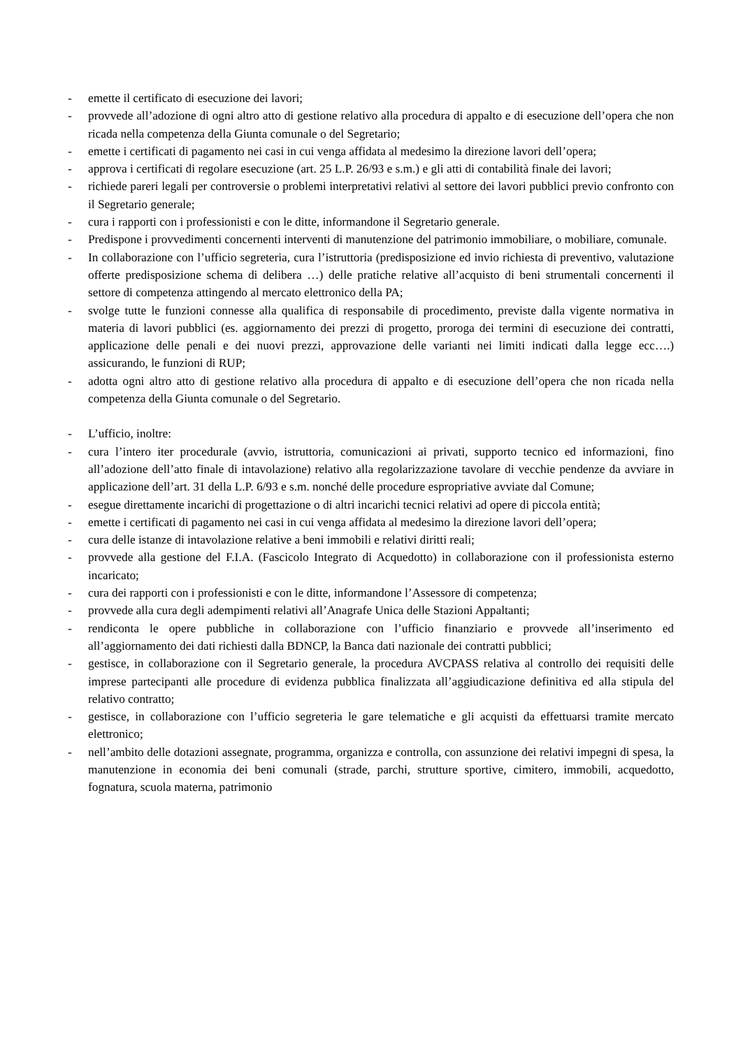- emette il certificato di esecuzione dei lavori;
- provvede all’adozione di ogni altro atto di gestione relativo alla procedura di appalto e di esecuzione dell’opera che non ricada nella competenza della Giunta comunale o del Segretario;
- emette i certificati di pagamento nei casi in cui venga affidata al medesimo la direzione lavori dell’opera;
- approva i certificati di regolare esecuzione (art. 25 L.P. 26/93 e s.m.) e gli atti di contabilità finale dei lavori;
- richiede pareri legali per controversie o problemi interpretativi relativi al settore dei lavori pubblici previo confronto con il Segretario generale;
- cura i rapporti con i professionisti e con le ditte, informandone il Segretario generale.
- Predispone i provvedimenti concernenti interventi di manutenzione del patrimonio immobiliare, o mobiliare, comunale.
- In collaborazione con l’ufficio segreteria, cura l’istruttoria (predisposizione ed invio richiesta di preventivo, valutazione offerte predisposizione schema di delibera …) delle pratiche relative all’acquisto di beni strumentali concernenti il settore di competenza attingendo al mercato elettronico della PA;
- svolge tutte le funzioni connesse alla qualifica di responsabile di procedimento, previste dalla vigente normativa in materia di lavori pubblici (es. aggiornamento dei prezzi di progetto, proroga dei termini di esecuzione dei contratti, applicazione delle penali e dei nuovi prezzi, approvazione delle varianti nei limiti indicati dalla legge ecc….) assicurando, le funzioni di RUP;
- adotta ogni altro atto di gestione relativo alla procedura di appalto e di esecuzione dell’opera che non ricada nella competenza della Giunta comunale o del Segretario.
- L’ufficio, inoltre:
- cura l’intero iter procedurale (avvio, istruttoria, comunicazioni ai privati, supporto tecnico ed informazioni, fino all’adozione dell’atto finale di intavolazione) relativo alla regolarizzazione tavolare di vecchie pendenze da avviare in applicazione dell’art. 31 della L.P. 6/93 e s.m. nonché delle procedure espropriative avviate dal Comune;
- esegue direttamente incarichi di progettazione o di altri incarichi tecnici relativi ad opere di piccola entità;
- emette i certificati di pagamento nei casi in cui venga affidata al medesimo la direzione lavori dell’opera;
- cura delle istanze di intavolazione relative a beni immobili e relativi diritti reali;
- provvede alla gestione del F.I.A. (Fascicolo Integrato di Acquedotto) in collaborazione con il professionista esterno incaricato;
- cura dei rapporti con i professionisti e con le ditte, informandone l’Assessore di competenza;
- provvede alla cura degli adempimenti relativi all’Anagrafe Unica delle Stazioni Appaltanti;
- rendiconta le opere pubbliche in collaborazione con l’ufficio finanziario e provvede all’inserimento ed all’aggiornamento dei dati richiesti dalla BDNCP, la Banca dati nazionale dei contratti pubblici;
- gestisce, in collaborazione con il Segretario generale, la procedura AVCPASS relativa al controllo dei requisiti delle imprese partecipanti alle procedure di evidenza pubblica finalizzata all’aggiudicazione definitiva ed alla stipula del relativo contratto;
- gestisce, in collaborazione con l’ufficio segreteria le gare telematiche e gli acquisti da effettuarsi tramite mercato elettronico;
- nell’ambito delle dotazioni assegnate, programma, organizza e controlla, con assunzione dei relativi impegni di spesa, la manutenzione in economia dei beni comunali (strade, parchi, strutture sportive, cimitero, immobili, acquedotto, fognatura, scuola materna, patrimonio